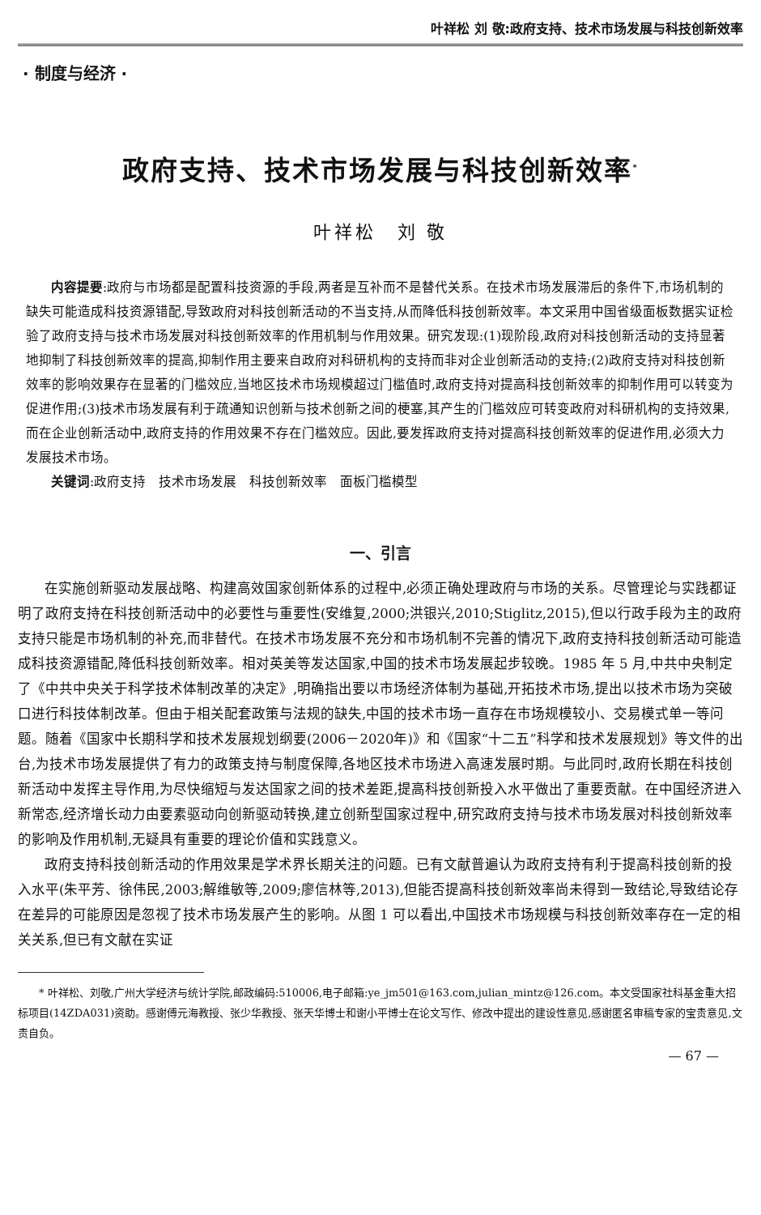叶祥松 刘 敬:政府支持、技术市场发展与科技创新效率
· 制度与经济 ·
政府支持、技术市场发展与科技创新效率<sup>*</sup>
叶祥松　刘 敬
内容提要:政府与市场都是配置科技资源的手段,两者是互补而不是替代关系。在技术市场发展滞后的条件下,市场机制的缺失可能造成科技资源错配,导致政府对科技创新活动的不当支持,从而降低科技创新效率。本文采用中国省级面板数据实证检验了政府支持与技术市场发展对科技创新效率的作用机制与作用效果。研究发现:(1)现阶段,政府对科技创新活动的支持显著地抑制了科技创新效率的提高,抑制作用主要来自政府对科研机构的支持而非对企业创新活动的支持;(2)政府支持对科技创新效率的影响效果存在显著的门槛效应,当地区技术市场规模超过门槛值时,政府支持对提高科技创新效率的抑制作用可以转变为促进作用;(3)技术市场发展有利于疏通知识创新与技术创新之间的梗塞,其产生的门槛效应可转变政府对科研机构的支持效果,而在企业创新活动中,政府支持的作用效果不存在门槛效应。因此,要发挥政府支持对提高科技创新效率的促进作用,必须大力发展技术市场。
关键词:政府支持　技术市场发展　科技创新效率　面板门槛模型
一、引言
在实施创新驱动发展战略、构建高效国家创新体系的过程中,必须正确处理政府与市场的关系。尽管理论与实践都证明了政府支持在科技创新活动中的必要性与重要性(安维复,2000;洪银兴,2010;Stiglitz,2015),但以行政手段为主的政府支持只能是市场机制的补充,而非替代。在技术市场发展不充分和市场机制不完善的情况下,政府支持科技创新活动可能造成科技资源错配,降低科技创新效率。相对英美等发达国家,中国的技术市场发展起步较晚。1985 年 5 月,中共中央制定了《中共中央关于科学技术体制改革的决定》,明确指出要以市场经济体制为基础,开拓技术市场,提出以技术市场为突破口进行科技体制改革。但由于相关配套政策与法规的缺失,中国的技术市场一直存在市场规模较小、交易模式单一等问题。随着《国家中长期科学和技术发展规划纲要(2006－2020年)》和《国家“十二五”科学和技术发展规划》等文件的出台,为技术市场发展提供了有力的政策支持与制度保障,各地区技术市场进入高速发展时期。与此同时,政府长期在科技创新活动中发挥主导作用,为尽快缩短与发达国家之间的技术差距,提高科技创新投入水平做出了重要贡献。在中国经济进入新常态,经济增长动力由要素驱动向创新驱动转换,建立创新型国家过程中,研究政府支持与技术市场发展对科技创新效率的影响及作用机制,无疑具有重要的理论价值和实践意义。
政府支持科技创新活动的作用效果是学术界长期关注的问题。已有文献普遍认为政府支持有利于提高科技创新的投入水平(朱平芳、徐伟民,2003;解维敏等,2009;廖信林等,2013),但能否提高科技创新效率尚未得到一致结论,导致结论存在差异的可能原因是忽视了技术市场发展产生的影响。从图 1 可以看出,中国技术市场规模与科技创新效率存在一定的相关关系,但已有文献在实证
* 叶祥松、刘敬,广州大学经济与统计学院,邮政编码:510006,电子邮箱:ye_jm501@163.com,julian_mintz@126.com。本文受国家社科基金重大招标项目(14ZDA031)资助。感谢傅元海教授、张少华教授、张天华博士和谢小平博士在论文写作、修改中提出的建设性意见,感谢匿名审稿专家的宝贵意见,文责自负。
— 67 —